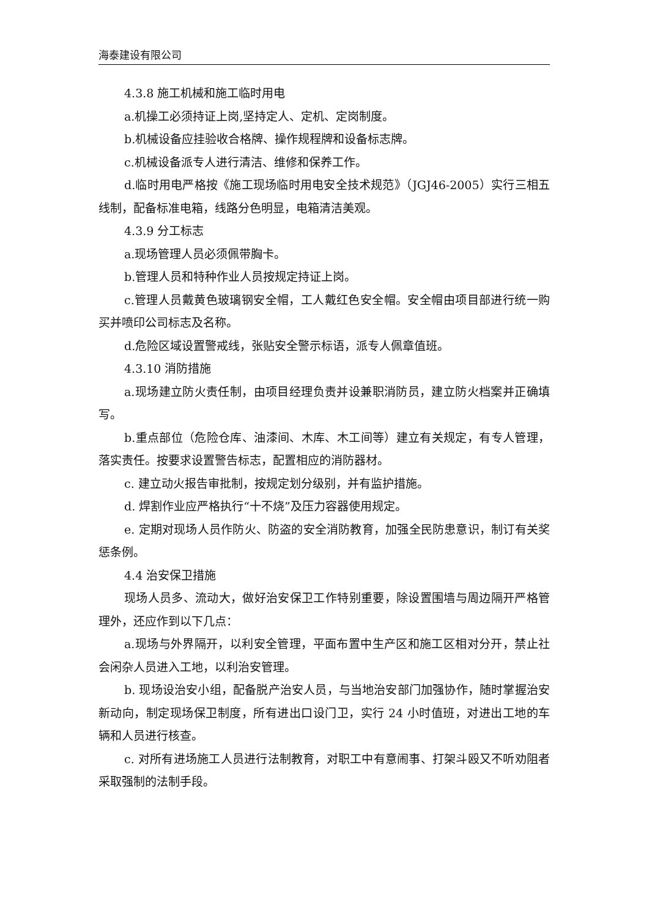海泰建设有限公司
4.3.8 施工机械和施工临时用电
a.机操工必须持证上岗,坚持定人、定机、定岗制度。
b.机械设备应挂验收合格牌、操作规程牌和设备标志牌。
c.机械设备派专人进行清洁、维修和保养工作。
d.临时用电严格按《施工现场临时用电安全技术规范》（JGJ46-2005）实行三相五线制，配备标准电箱，线路分色明显，电箱清洁美观。
4.3.9 分工标志
a.现场管理人员必须佩带胸卡。
b.管理人员和特种作业人员按规定持证上岗。
c.管理人员戴黄色玻璃钢安全帽，工人戴红色安全帽。安全帽由项目部进行统一购买并喷印公司标志及名称。
d.危险区域设置警戒线，张贴安全警示标语，派专人佩章值班。
4.3.10 消防措施
a.现场建立防火责任制，由项目经理负责并设兼职消防员，建立防火档案并正确填写。
b.重点部位（危险仓库、油漆间、木库、木工间等）建立有关规定，有专人管理，落实责任。按要求设置警告标志，配置相应的消防器材。
c. 建立动火报告审批制，按规定划分级别，并有监护措施。
d. 焊割作业应严格执行“十不烧”及压力容器使用规定。
e. 定期对现场人员作防火、防盗的安全消防教育，加强全民防患意识，制订有关奖惩条例。
4.4 治安保卫措施
现场人员多、流动大，做好治安保卫工作特别重要，除设置围墙与周边隔开严格管理外，还应作到以下几点：
a.现场与外界隔开，以利安全管理，平面布置中生产区和施工区相对分开，禁止社会闲杂人员进入工地，以利治安管理。
b. 现场设治安小组，配备脱产治安人员，与当地治安部门加强协作，随时掌握治安新动向，制定现场保卫制度，所有进出口设门卫，实行 24 小时值班，对进出工地的车辆和人员进行核查。
c. 对所有进场施工人员进行法制教育，对职工中有意闹事、打架斗殴又不听劝阻者采取强制的法制手段。